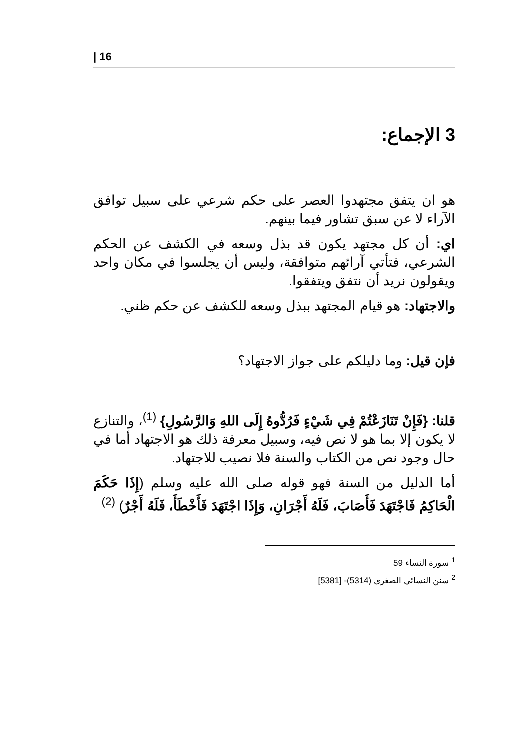| 16
3 الإجماع:
هو ان يتفق مجتهدوا العصر على حكم شرعي على سبيل توافق الآراء لا عن سبق تشاور فيما بينهم.
اي: أن كل مجتهد يكون قد بذل وسعه في الكشف عن الحكم الشرعي، فتأتي آرائهم متوافقة، وليس أن يجلسوا في مكان واحد ويقولون نريد أن نتفق ويتفقوا.
والاجتهاد: هو قيام المجتهد ببذل وسعه للكشف عن حكم ظني.
فإن قيل: وما دليلكم على جواز الاجتهاد؟
قلنا: {فَإِنْ تَنَازَعْتُمْ فِي شَيْءٍ فَرُدُّوهُ إِلَى اللهِ وَالرَّسُولِ} <sup>(1)</sup>، والتنازع لا يكون إلا بما هو لا نص فيه، وسبيل معرفة ذلك هو الاجتهاد أما في حال وجود نص من الكتاب والسنة فلا نصيب للاجتهاد.
أما الدليل من السنة فهو قوله صلى الله عليه وسلم (إِذَا حَكَمَ الْحَاكِمُ فَاجْتَهَدَ فَأَصَابَ، فَلَهُ أَجْرَانِ، وَإِذَا اجْتَهَدَ فَأَخْطَأَ، فَلَهُ أَجْرٌ) <sup>(2)</sup>
<sup>1</sup> سورة النساء 59
<sup>2</sup> سنن النسائي الصغرى (5314)- [5381]